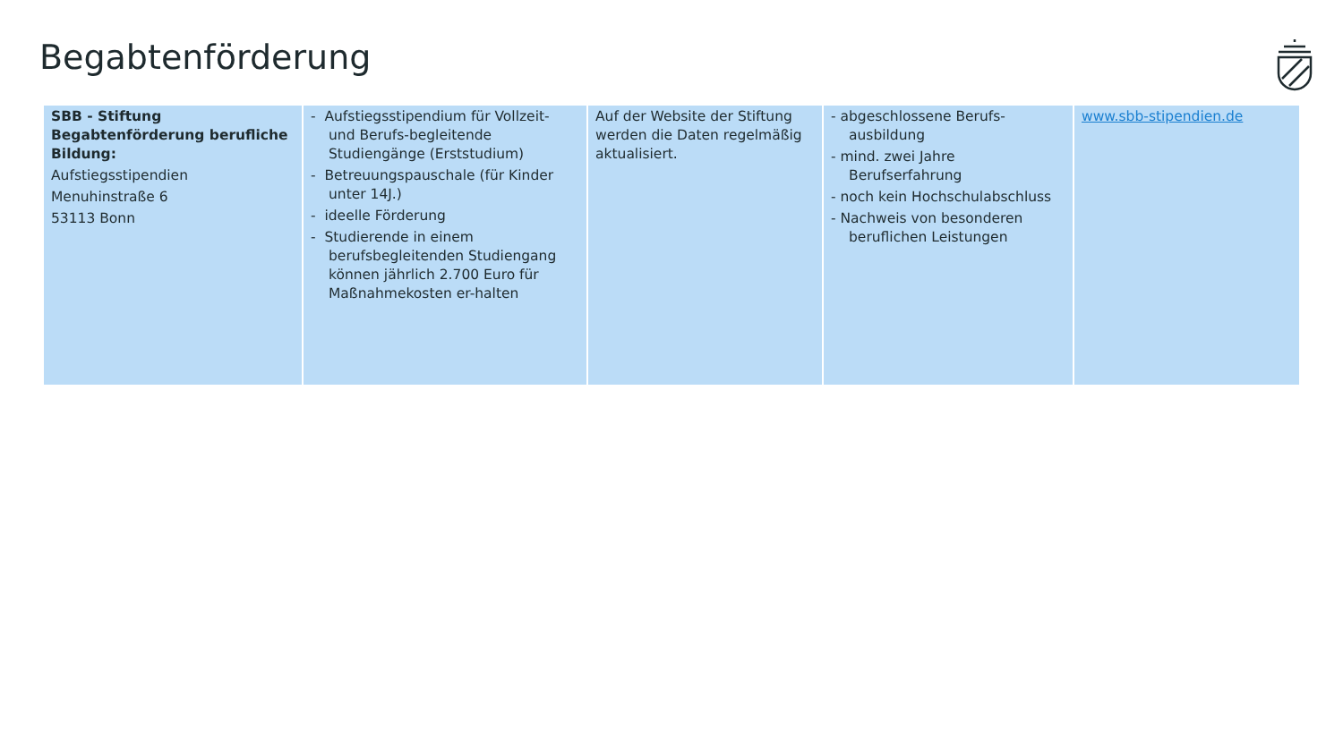Begabtenförderung
| SBB - Stiftung Begabtenförderung berufliche Bildung: Aufstiegsstipendien Menuhinstraße 6 53113 Bonn | - Aufstiegsstipendium für Vollzeit- und Berufs-begleitende Studiengänge (Erststudium) - Betreuungspauschale (für Kinder unter 14J.) - ideelle Förderung - Studierende in einem berufsbegleitenden Studiengang können jährlich 2.700 Euro für Maßnahmekosten er-halten | Auf der Website der Stiftung werden die Daten regelmäßig aktualisiert. | - abgeschlossene Berufs-ausbildung - mind. zwei Jahre Berufserfahrung - noch kein Hochschulabschluss - Nachweis von besonderen beruflichen Leistungen | www.sbb-stipendien.de |